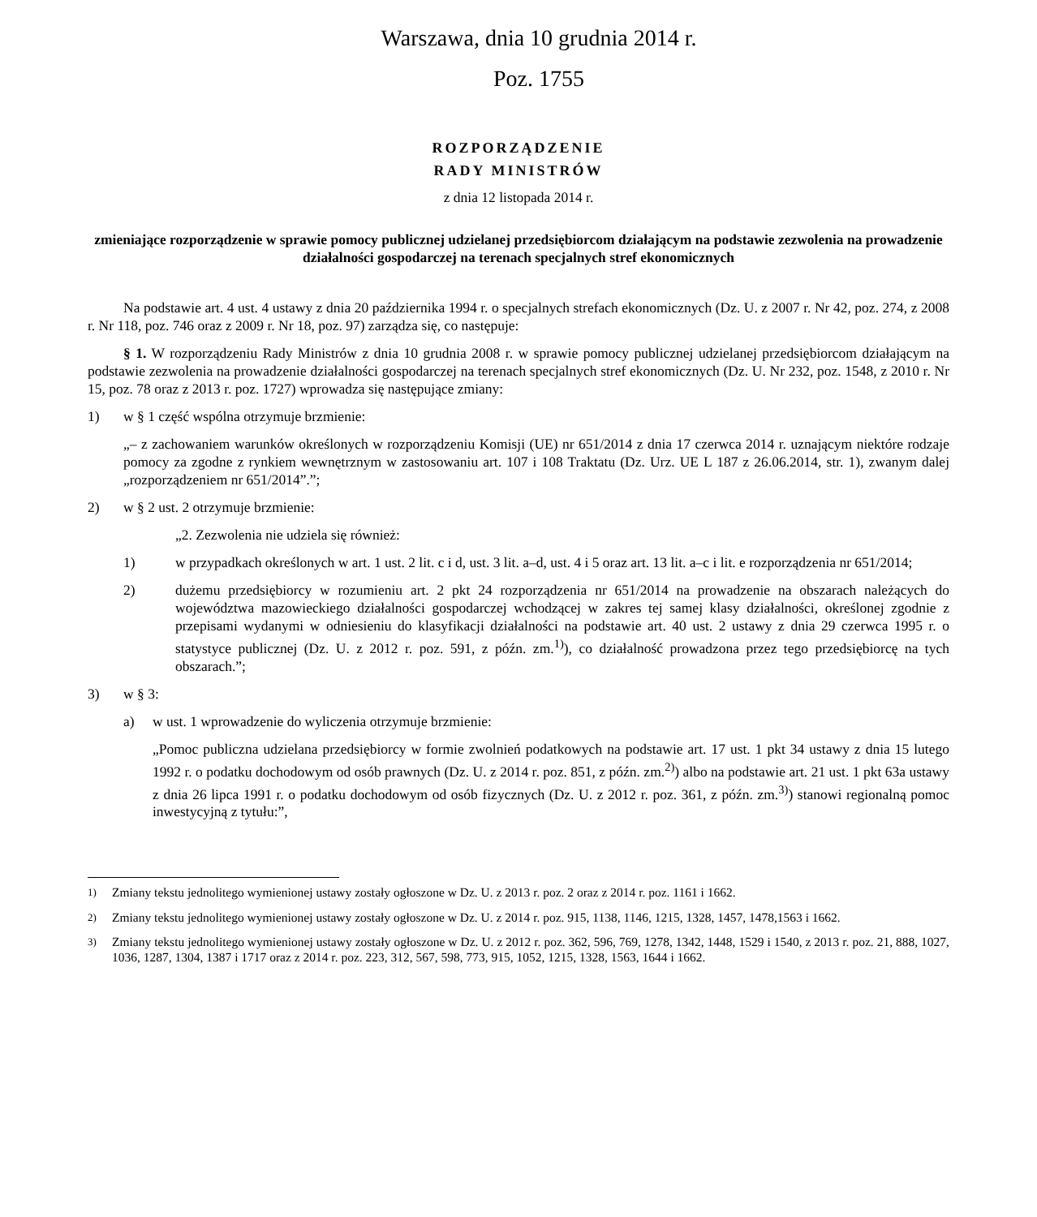Warszawa, dnia 10 grudnia 2014 r.
Poz. 1755
ROZPORZĄDZENIE
RADY MINISTRÓW
z dnia 12 listopada 2014 r.
zmieniające rozporządzenie w sprawie pomocy publicznej udzielanej przedsiębiorcom działającym na podstawie zezwolenia na prowadzenie działalności gospodarczej na terenach specjalnych stref ekonomicznych
Na podstawie art. 4 ust. 4 ustawy z dnia 20 października 1994 r. o specjalnych strefach ekonomicznych (Dz. U. z 2007 r. Nr 42, poz. 274, z 2008 r. Nr 118, poz. 746 oraz z 2009 r. Nr 18, poz. 97) zarządza się, co następuje:
§ 1. W rozporządzeniu Rady Ministrów z dnia 10 grudnia 2008 r. w sprawie pomocy publicznej udzielanej przedsiębiorcom działającym na podstawie zezwolenia na prowadzenie działalności gospodarczej na terenach specjalnych stref ekonomicznych (Dz. U. Nr 232, poz. 1548, z 2010 r. Nr 15, poz. 78 oraz z 2013 r. poz. 1727) wprowadza się następujące zmiany:
1) w § 1 część wspólna otrzymuje brzmienie:
„– z zachowaniem warunków określonych w rozporządzeniu Komisji (UE) nr 651/2014 z dnia 17 czerwca 2014 r. uznającym niektóre rodzaje pomocy za zgodne z rynkiem wewnętrznym w zastosowaniu art. 107 i 108 Traktatu (Dz. Urz. UE L 187 z 26.06.2014, str. 1), zwanym dalej „rozporządzeniem nr 651/2014”.”;
2) w § 2 ust. 2 otrzymuje brzmienie:
„2. Zezwolenia nie udziela się również:
1) w przypadkach określonych w art. 1 ust. 2 lit. c i d, ust. 3 lit. a–d, ust. 4 i 5 oraz art. 13 lit. a–c i lit. e rozporządzenia nr 651/2014;
2) dużemu przedsiębiorcy w rozumieniu art. 2 pkt 24 rozporządzenia nr 651/2014 na prowadzenie na obszarach należących do województwa mazowieckiego działalności gospodarczej wchodzącej w zakres tej samej klasy działalności, określonej zgodnie z przepisami wydanymi w odniesieniu do klasyfikacji działalności na podstawie art. 40 ust. 2 ustawy z dnia 29 czerwca 1995 r. o statystyce publicznej (Dz. U. z 2012 r. poz. 591, z późn. zm.<sup>1)</sup>), co działalność prowadzona przez tego przedsiębiorcę na tych obszarach.”;
3) w § 3:
a) w ust. 1 wprowadzenie do wyliczenia otrzymuje brzmienie:
„Pomoc publiczna udzielana przedsiębiorcy w formie zwolnień podatkowych na podstawie art. 17 ust. 1 pkt 34 ustawy z dnia 15 lutego 1992 r. o podatku dochodowym od osób prawnych (Dz. U. z 2014 r. poz. 851, z późn. zm.<sup>2)</sup>) albo na podstawie art. 21 ust. 1 pkt 63a ustawy z dnia 26 lipca 1991 r. o podatku dochodowym od osób fizycznych (Dz. U. z 2012 r. poz. 361, z późn. zm.<sup>3)</sup>) stanowi regionalną pomoc inwestycyjną z tytułu:”,
<sup>1)</sup> Zmiany tekstu jednolitego wymienionej ustawy zostały ogłoszone w Dz. U. z 2013 r. poz. 2 oraz z 2014 r. poz. 1161 i 1662.
<sup>2)</sup> Zmiany tekstu jednolitego wymienionej ustawy zostały ogłoszone w Dz. U. z 2014 r. poz. 915, 1138, 1146, 1215, 1328, 1457, 1478,1563 i 1662.
<sup>3)</sup> Zmiany tekstu jednolitego wymienionej ustawy zostały ogłoszone w Dz. U. z 2012 r. poz. 362, 596, 769, 1278, 1342, 1448, 1529 i 1540, z 2013 r. poz. 21, 888, 1027, 1036, 1287, 1304, 1387 i 1717 oraz z 2014 r. poz. 223, 312, 567, 598, 773, 915, 1052, 1215, 1328, 1563, 1644 i 1662.